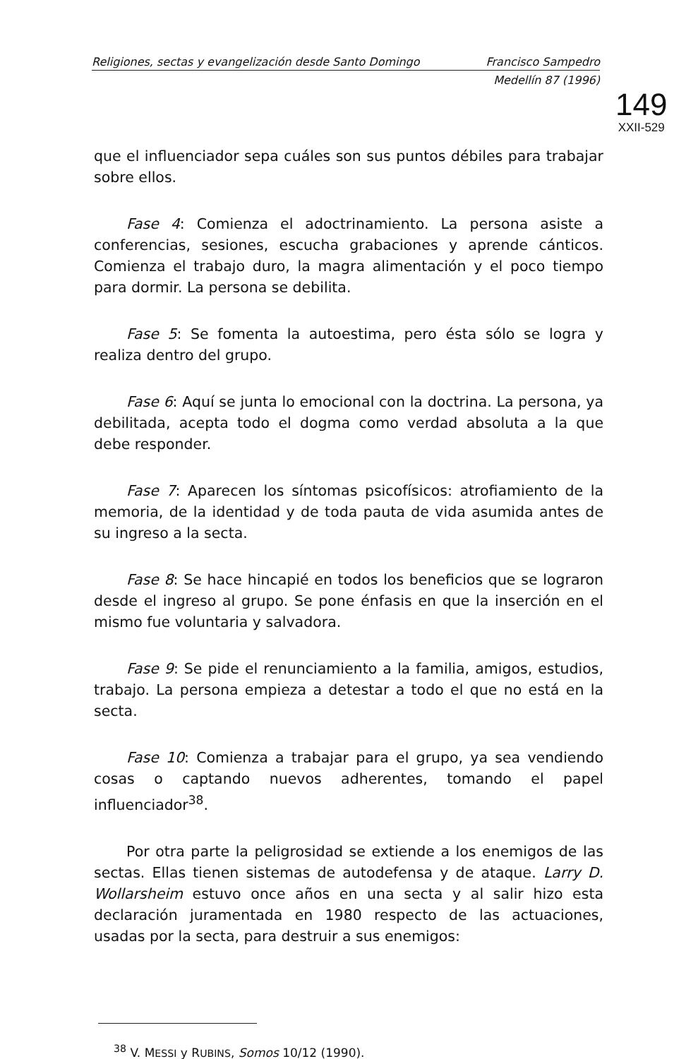Religiones, sectas y evangelización desde Santo Domingo Francisco Sampedro
Medellín 87 (1996)
149
XXII-529
que el influenciador sepa cuáles son sus puntos débiles para trabajar sobre ellos.
Fase 4: Comienza el adoctrinamiento. La persona asiste a conferencias, sesiones, escucha grabaciones y aprende cánticos. Comienza el trabajo duro, la magra alimentación y el poco tiempo para dormir. La persona se debilita.
Fase 5: Se fomenta la autoestima, pero ésta sólo se logra y realiza dentro del grupo.
Fase 6: Aquí se junta lo emocional con la doctrina. La persona, ya debilitada, acepta todo el dogma como verdad absoluta a la que debe responder.
Fase 7: Aparecen los síntomas psicofísicos: atrofiamiento de la memoria, de la identidad y de toda pauta de vida asumida antes de su ingreso a la secta.
Fase 8: Se hace hincapié en todos los beneficios que se lograron desde el ingreso al grupo. Se pone énfasis en que la inserción en el mismo fue voluntaria y salvadora.
Fase 9: Se pide el renunciamiento a la familia, amigos, estudios, trabajo. La persona empieza a detestar a todo el que no está en la secta.
Fase 10: Comienza a trabajar para el grupo, ya sea vendiendo cosas o captando nuevos adherentes, tomando el papel influenciador<sup>38</sup>.
Por otra parte la peligrosidad se extiende a los enemigos de las sectas. Ellas tienen sistemas de autodefensa y de ataque. Larry D. Wollarsheim estuvo once años en una secta y al salir hizo esta declaración juramentada en 1980 respecto de las actuaciones, usadas por la secta, para destruir a sus enemigos:
<sup>38</sup> V. MESSI y RUBINS, Somos 10/12 (1990).